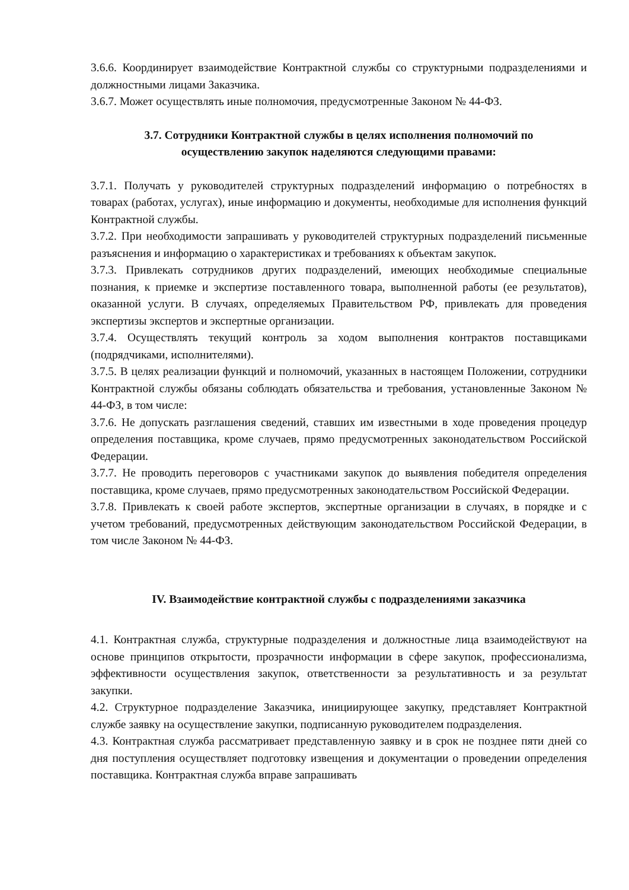3.6.6. Координирует взаимодействие Контрактной службы со структурными подразделениями и должностными лицами Заказчика.
3.6.7. Может осуществлять иные полномочия, предусмотренные Законом № 44-ФЗ.
3.7. Сотрудники Контрактной службы в целях исполнения полномочий по
осуществлению закупок наделяются следующими правами:
3.7.1. Получать у руководителей структурных подразделений информацию о потребностях в товарах (работах, услугах), иные информацию и документы, необходимые для исполнения функций Контрактной службы.
3.7.2. При необходимости запрашивать у руководителей структурных подразделений письменные разъяснения и информацию о характеристиках и требованиях к объектам закупок.
3.7.3. Привлекать сотрудников других подразделений, имеющих необходимые специальные познания, к приемке и экспертизе поставленного товара, выполненной работы (ее результатов), оказанной услуги. В случаях, определяемых Правительством РФ, привлекать для проведения экспертизы экспертов и экспертные организации.
3.7.4. Осуществлять текущий контроль за ходом выполнения контрактов поставщиками (подрядчиками, исполнителями).
3.7.5. В целях реализации функций и полномочий, указанных в настоящем Положении, сотрудники Контрактной службы обязаны соблюдать обязательства и требования, установленные Законом № 44-ФЗ, в том числе:
3.7.6. Не допускать разглашения сведений, ставших им известными в ходе проведения процедур определения поставщика, кроме случаев, прямо предусмотренных законодательством Российской Федерации.
3.7.7. Не проводить переговоров с участниками закупок до выявления победителя определения поставщика, кроме случаев, прямо предусмотренных законодательством Российской Федерации.
3.7.8. Привлекать к своей работе экспертов, экспертные организации в случаях, в порядке и с учетом требований, предусмотренных действующим законодательством Российской Федерации, в том числе Законом № 44-ФЗ.
IV. Взаимодействие контрактной службы с подразделениями заказчика
4.1. Контрактная служба, структурные подразделения и должностные лица взаимодействуют на основе принципов открытости, прозрачности информации в сфере закупок, профессионализма, эффективности осуществления закупок, ответственности за результативность и за результат закупки.
4.2. Структурное подразделение Заказчика, инициирующее закупку, представляет Контрактной службе заявку на осуществление закупки, подписанную руководителем подразделения.
4.3. Контрактная служба рассматривает представленную заявку и в срок не позднее пяти дней со дня поступления осуществляет подготовку извещения и документации о проведении определения поставщика. Контрактная служба вправе запрашивать